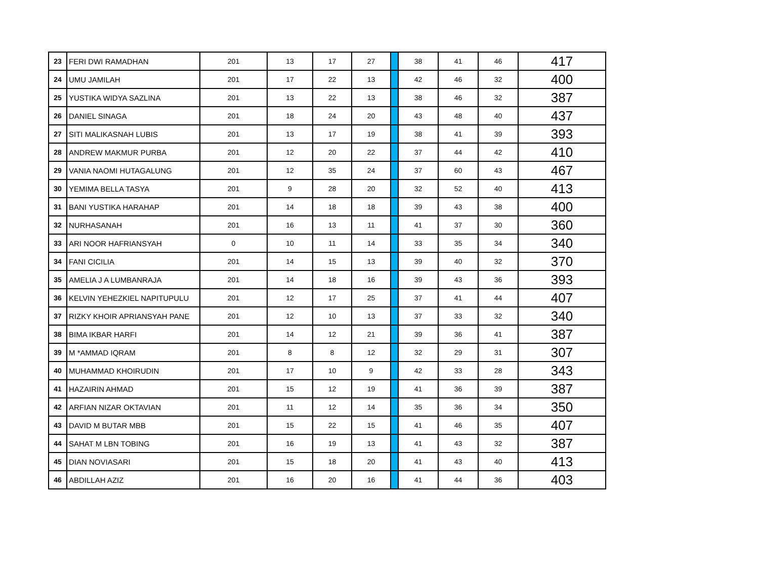| 23 | FERI DWI RAMADHAN | 201 | 13 | 17 | 27 | | 38 | 41 | 46 | 417 |
| 24 | UMU JAMILAH | 201 | 17 | 22 | 13 | | 42 | 46 | 32 | 400 |
| 25 | YUSTIKA WIDYA SAZLINA | 201 | 13 | 22 | 13 | | 38 | 46 | 32 | 387 |
| 26 | DANIEL SINAGA | 201 | 18 | 24 | 20 | | 43 | 48 | 40 | 437 |
| 27 | SITI MALIKASNAH LUBIS | 201 | 13 | 17 | 19 | | 38 | 41 | 39 | 393 |
| 28 | ANDREW MAKMUR PURBA | 201 | 12 | 20 | 22 | | 37 | 44 | 42 | 410 |
| 29 | VANIA NAOMI HUTAGALUNG | 201 | 12 | 35 | 24 | | 37 | 60 | 43 | 467 |
| 30 | YEMIMA BELLA TASYA | 201 | 9 | 28 | 20 | | 32 | 52 | 40 | 413 |
| 31 | BANI YUSTIKA HARAHAP | 201 | 14 | 18 | 18 | | 39 | 43 | 38 | 400 |
| 32 | NURHASANAH | 201 | 16 | 13 | 11 | | 41 | 37 | 30 | 360 |
| 33 | ARI NOOR HAFRIANSYAH | 0 | 10 | 11 | 14 | | 33 | 35 | 34 | 340 |
| 34 | FANI CICILIA | 201 | 14 | 15 | 13 | | 39 | 40 | 32 | 370 |
| 35 | AMELIA J A LUMBANRAJA | 201 | 14 | 18 | 16 | | 39 | 43 | 36 | 393 |
| 36 | KELVIN YEHEZKIEL NAPITUPULU | 201 | 12 | 17 | 25 | | 37 | 41 | 44 | 407 |
| 37 | RIZKY KHOIR APRIANSYAH PANE | 201 | 12 | 10 | 13 | | 37 | 33 | 32 | 340 |
| 38 | BIMA IKBAR HARFI | 201 | 14 | 12 | 21 | | 39 | 36 | 41 | 387 |
| 39 | M *AMMAD IQRAM | 201 | 8 | 8 | 12 | | 32 | 29 | 31 | 307 |
| 40 | MUHAMMAD KHOIRUDIN | 201 | 17 | 10 | 9 | | 42 | 33 | 28 | 343 |
| 41 | HAZAIRIN AHMAD | 201 | 15 | 12 | 19 | | 41 | 36 | 39 | 387 |
| 42 | ARFIAN NIZAR OKTAVIAN | 201 | 11 | 12 | 14 | | 35 | 36 | 34 | 350 |
| 43 | DAVID M BUTAR MBB | 201 | 15 | 22 | 15 | | 41 | 46 | 35 | 407 |
| 44 | SAHAT M LBN TOBING | 201 | 16 | 19 | 13 | | 41 | 43 | 32 | 387 |
| 45 | DIAN NOVIASARI | 201 | 15 | 18 | 20 | | 41 | 43 | 40 | 413 |
| 46 | ABDILLAH AZIZ | 201 | 16 | 20 | 16 | | 41 | 44 | 36 | 403 |